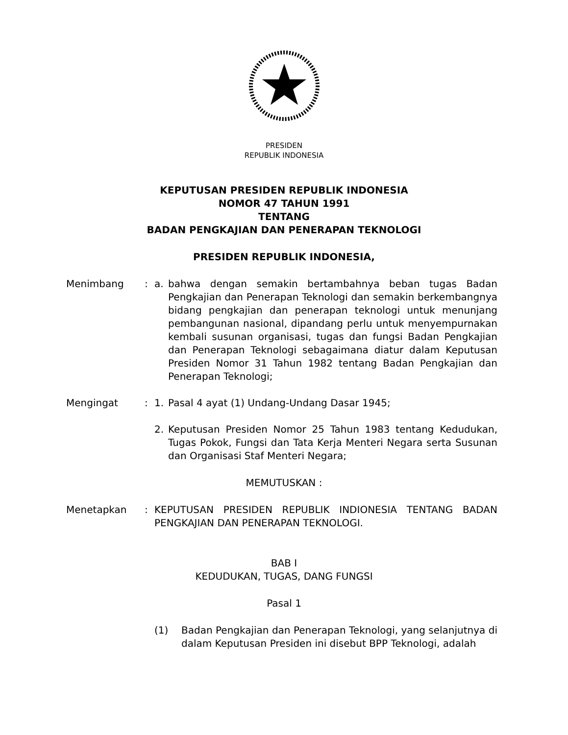PRESIDEN
REPUBLIK INDONESIA
KEPUTUSAN PRESIDEN REPUBLIK INDONESIA
NOMOR 47 TAHUN 1991
TENTANG
BADAN PENGKAJIAN DAN PENERAPAN TEKNOLOGI
PRESIDEN REPUBLIK INDONESIA,
Menimbang : a. bahwa dengan semakin bertambahnya beban tugas Badan Pengkajian dan Penerapan Teknologi dan semakin berkembangnya bidang pengkajian dan penerapan teknologi untuk menunjang pembangunan nasional, dipandang perlu untuk menyempurnakan kembali susunan organisasi, tugas dan fungsi Badan Pengkajian dan Penerapan Teknologi sebagaimana diatur dalam Keputusan Presiden Nomor 31 Tahun 1982 tentang Badan Pengkajian dan Penerapan Teknologi;
Mengingat : 1. Pasal 4 ayat (1) Undang-Undang Dasar 1945;
2. Keputusan Presiden Nomor 25 Tahun 1983 tentang Kedudukan, Tugas Pokok, Fungsi dan Tata Kerja Menteri Negara serta Susunan dan Organisasi Staf Menteri Negara;
MEMUTUSKAN :
Menetapkan : KEPUTUSAN PRESIDEN REPUBLIK INDIONESIA TENTANG BADAN PENGKAJIAN DAN PENERAPAN TEKNOLOGI.
BAB I
KEDUDUKAN, TUGAS, DANG FUNGSI
Pasal 1
(1) Badan Pengkajian dan Penerapan Teknologi, yang selanjutnya di dalam Keputusan Presiden ini disebut BPP Teknologi, adalah